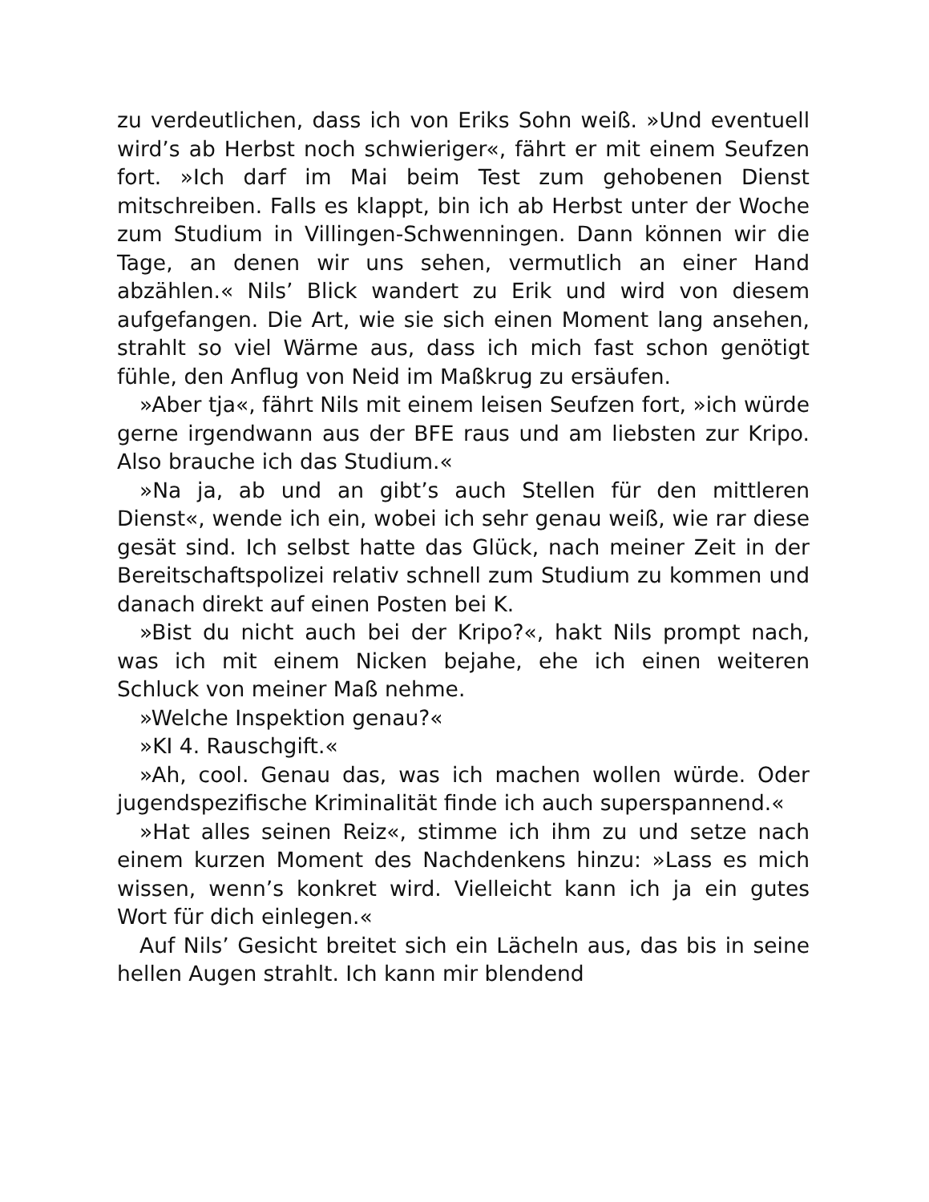zu verdeutlichen, dass ich von Eriks Sohn weiß. »Und eventuell wird’s ab Herbst noch schwieriger«, fährt er mit einem Seufzen fort. »Ich darf im Mai beim Test zum gehobenen Dienst mitschreiben. Falls es klappt, bin ich ab Herbst unter der Woche zum Studium in Villingen-Schwenningen. Dann können wir die Tage, an denen wir uns sehen, vermutlich an einer Hand abzählen.« Nils’ Blick wandert zu Erik und wird von diesem aufgefangen. Die Art, wie sie sich einen Moment lang ansehen, strahlt so viel Wärme aus, dass ich mich fast schon genötigt fühle, den Anflug von Neid im Maßkrug zu ersäufen.
»Aber tja«, fährt Nils mit einem leisen Seufzen fort, »ich würde gerne irgendwann aus der BFE raus und am liebsten zur Kripo. Also brauche ich das Studium.«
»Na ja, ab und an gibt’s auch Stellen für den mittleren Dienst«, wende ich ein, wobei ich sehr genau weiß, wie rar diese gesät sind. Ich selbst hatte das Glück, nach meiner Zeit in der Bereitschaftspolizei relativ schnell zum Studium zu kommen und danach direkt auf einen Posten bei K.
»Bist du nicht auch bei der Kripo?«, hakt Nils prompt nach, was ich mit einem Nicken bejahe, ehe ich einen weiteren Schluck von meiner Maß nehme.
»Welche Inspektion genau?«
»KI 4. Rauschgift.«
»Ah, cool. Genau das, was ich machen wollen würde. Oder jugendspezifische Kriminalität finde ich auch superspannend.«
»Hat alles seinen Reiz«, stimme ich ihm zu und setze nach einem kurzen Moment des Nachdenkens hinzu: »Lass es mich wissen, wenn’s konkret wird. Vielleicht kann ich ja ein gutes Wort für dich einlegen.«
Auf Nils’ Gesicht breitet sich ein Lächeln aus, das bis in seine hellen Augen strahlt. Ich kann mir blendend